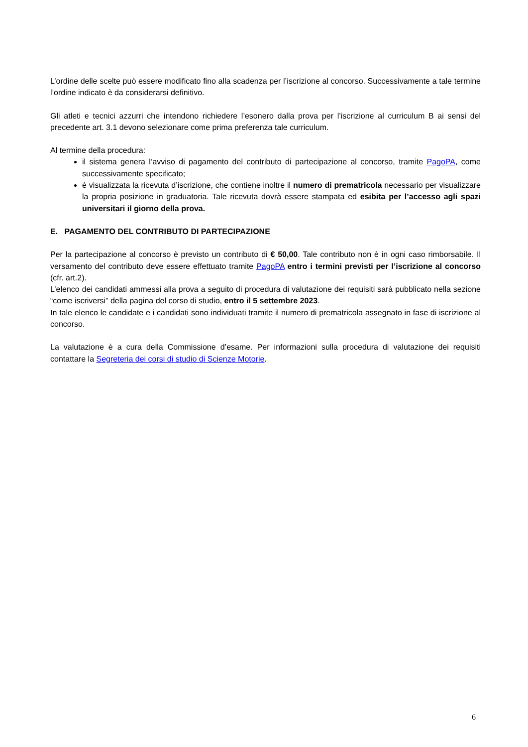L’ordine delle scelte può essere modificato fino alla scadenza per l’iscrizione al concorso. Successivamente a tale termine l’ordine indicato è da considerarsi definitivo.
Gli atleti e tecnici azzurri che intendono richiedere l’esonero dalla prova per l’iscrizione al curriculum B ai sensi del precedente art. 3.1 devono selezionare come prima preferenza tale curriculum.
Al termine della procedura:
il sistema genera l’avviso di pagamento del contributo di partecipazione al concorso, tramite PagoPA, come successivamente specificato;
è visualizzata la ricevuta d’iscrizione, che contiene inoltre il numero di prematricola necessario per visualizzare la propria posizione in graduatoria. Tale ricevuta dovrà essere stampata ed esibita per l’accesso agli spazi universitari il giorno della prova.
E. PAGAMENTO DEL CONTRIBUTO DI PARTECIPAZIONE
Per la partecipazione al concorso è previsto un contributo di € 50,00. Tale contributo non è in ogni caso rimborsabile. Il versamento del contributo deve essere effettuato tramite PagoPA entro i termini previsti per l’iscrizione al concorso (cfr. art.2).
L’elenco dei candidati ammessi alla prova a seguito di procedura di valutazione dei requisiti sarà pubblicato nella sezione “come iscriversi” della pagina del corso di studio, entro il 5 settembre 2023.
In tale elenco le candidate e i candidati sono individuati tramite il numero di prematricola assegnato in fase di iscrizione al concorso.
La valutazione è a cura della Commissione d’esame. Per informazioni sulla procedura di valutazione dei requisiti contattare la Segreteria dei corsi di studio di Scienze Motorie.
6